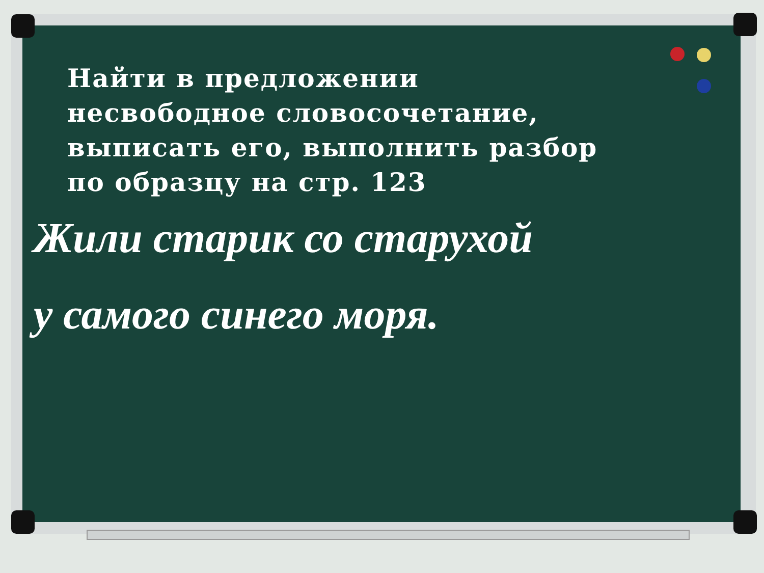Найти в предложении
несвободное словосочетание,
выписать его, выполнить разбор
по образцу на стр. 123
Жили старик со старухой
у самого синего моря.